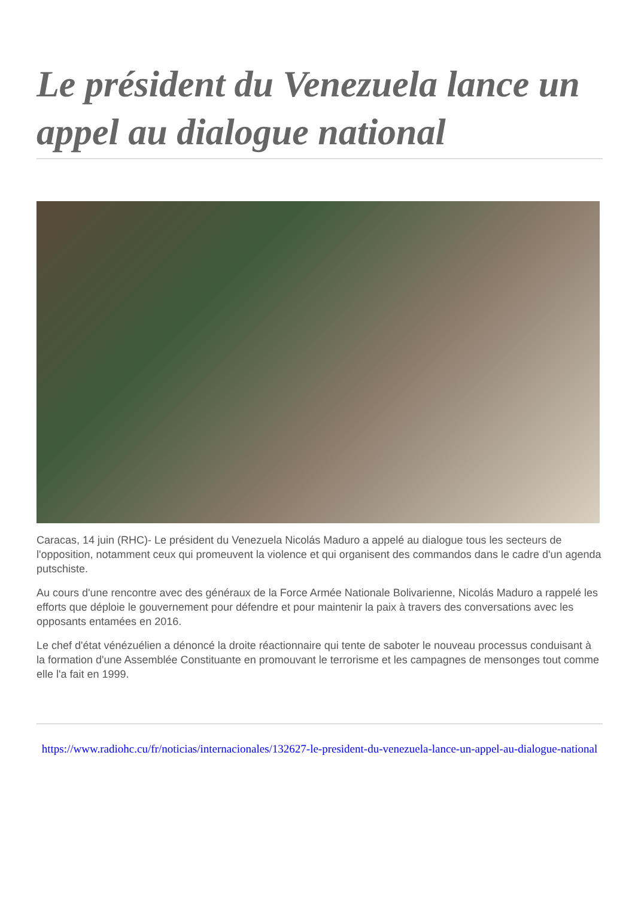Le président du Venezuela lance un appel au dialogue national
Caracas, 14 juin (RHC)- Le président du Venezuela Nicolás Maduro a appelé au dialogue tous les secteurs de l'opposition, notamment ceux qui promeuvent la violence et qui organisent des commandos dans le cadre d'un agenda putschiste.
Au cours d'une rencontre avec des généraux de la Force Armée Nationale Bolivarienne, Nicolás Maduro a rappelé les efforts que déploie le gouvernement pour défendre et pour maintenir la paix à travers des conversations avec les opposants entamées en 2016.
Le chef d'état vénézuélien a dénoncé la droite réactionnaire qui tente de saboter le nouveau processus conduisant à la formation d'une Assemblée Constituante en promouvant le terrorisme et les campagnes de mensonges tout comme elle l'a fait en 1999.
https://www.radiohc.cu/fr/noticias/internacionales/132627-le-president-du-venezuela-lance-un-appel-au-dialogue-national